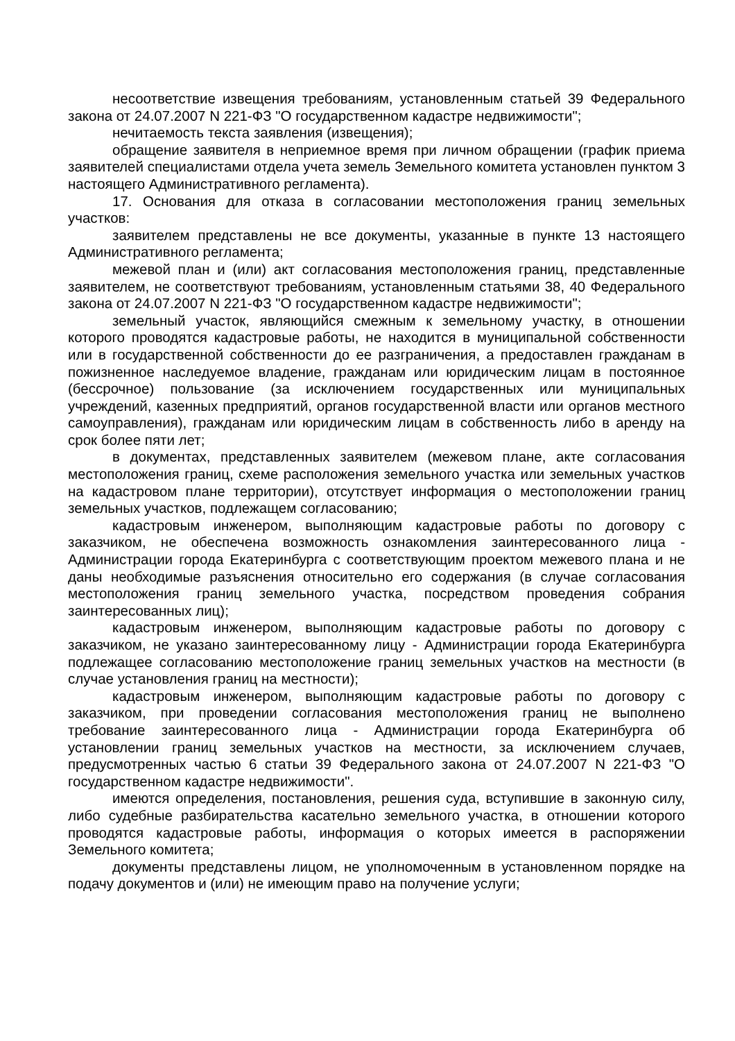несоответствие извещения требованиям, установленным статьей 39 Федерального закона от 24.07.2007 N 221-ФЗ "О государственном кадастре недвижимости";
нечитаемость текста заявления (извещения);
обращение заявителя в неприемное время при личном обращении (график приема заявителей специалистами отдела учета земель Земельного комитета установлен пунктом 3 настоящего Административного регламента).
17. Основания для отказа в согласовании местоположения границ земельных участков:
заявителем представлены не все документы, указанные в пункте 13 настоящего Административного регламента;
межевой план и (или) акт согласования местоположения границ, представленные заявителем, не соответствуют требованиям, установленным статьями 38, 40 Федерального закона от 24.07.2007 N 221-ФЗ "О государственном кадастре недвижимости";
земельный участок, являющийся смежным к земельному участку, в отношении которого проводятся кадастровые работы, не находится в муниципальной собственности или в государственной собственности до ее разграничения, а предоставлен гражданам в пожизненное наследуемое владение, гражданам или юридическим лицам в постоянное (бессрочное) пользование (за исключением государственных или муниципальных учреждений, казенных предприятий, органов государственной власти или органов местного самоуправления), гражданам или юридическим лицам в собственность либо в аренду на срок более пяти лет;
в документах, представленных заявителем (межевом плане, акте согласования местоположения границ, схеме расположения земельного участка или земельных участков на кадастровом плане территории), отсутствует информация о местоположении границ земельных участков, подлежащем согласованию;
кадастровым инженером, выполняющим кадастровые работы по договору с заказчиком, не обеспечена возможность ознакомления заинтересованного лица - Администрации города Екатеринбурга с соответствующим проектом межевого плана и не даны необходимые разъяснения относительно его содержания (в случае согласования местоположения границ земельного участка, посредством проведения собрания заинтересованных лиц);
кадастровым инженером, выполняющим кадастровые работы по договору с заказчиком, не указано заинтересованному лицу - Администрации города Екатеринбурга подлежащее согласованию местоположение границ земельных участков на местности (в случае установления границ на местности);
кадастровым инженером, выполняющим кадастровые работы по договору с заказчиком, при проведении согласования местоположения границ не выполнено требование заинтересованного лица - Администрации города Екатеринбурга об установлении границ земельных участков на местности, за исключением случаев, предусмотренных частью 6 статьи 39 Федерального закона от 24.07.2007 N 221-ФЗ "О государственном кадастре недвижимости".
имеются определения, постановления, решения суда, вступившие в законную силу, либо судебные разбирательства касательно земельного участка, в отношении которого проводятся кадастровые работы, информация о которых имеется в распоряжении Земельного комитета;
документы представлены лицом, не уполномоченным в установленном порядке на подачу документов и (или) не имеющим право на получение услуги;